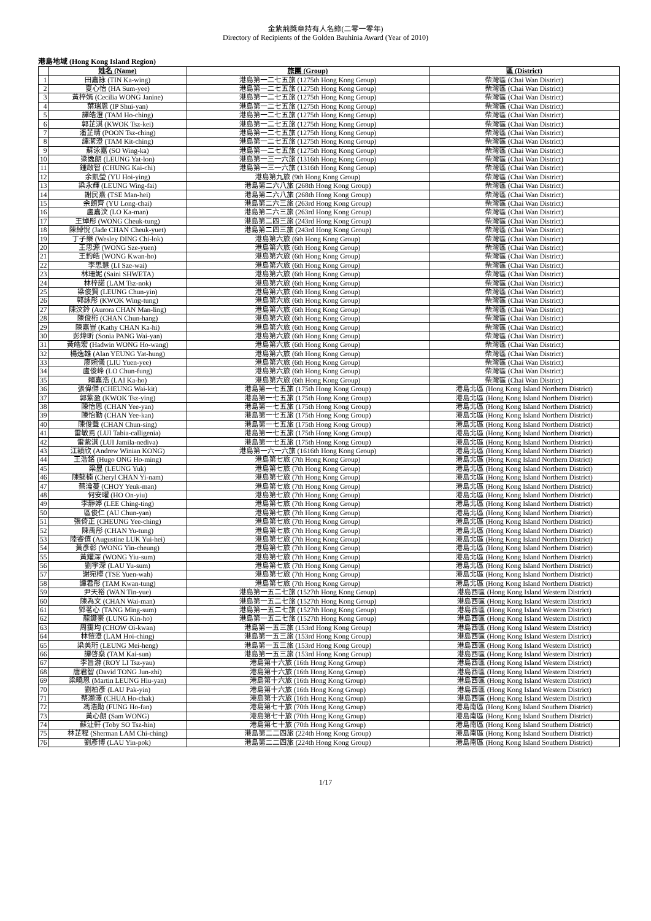金紫荊獎章持有人名錄(二零一零年)
Directory of Recipients of the Golden Bauhinia Award (Year of 2010)
港島地域 (Hong Kong Island Region)
| | 姓名 (Name) | 旅團 (Group) | 區 (District) |
| --- | --- | --- | --- |
| 1 | 田嘉詠 (TIN Ka-wing) | 港島第一二七五旅 (1275th Hong Kong Group) | 柴灣區 (Chai Wan District) |
| 2 | 夏心怡 (HA Sum-yee) | 港島第一二七五旅 (1275th Hong Kong Group) | 柴灣區 (Chai Wan District) |
| 3 | 黃梓嫣 (Cecilia WONG Janine) | 港島第一二七五旅 (1275th Hong Kong Group) | 柴灣區 (Chai Wan District) |
| 4 | 葉瑞恩 (IP Shui-yan) | 港島第一二七五旅 (1275th Hong Kong Group) | 柴灣區 (Chai Wan District) |
| 5 | 譚皓澄 (TAM Ho-ching) | 港島第一二七五旅 (1275th Hong Kong Group) | 柴灣區 (Chai Wan District) |
| 6 | 郭芷淇 (KWOK Tsz-kei) | 港島第一二七五旅 (1275th Hong Kong Group) | 柴灣區 (Chai Wan District) |
| 7 | 潘芷晴 (POON Tsz-ching) | 港島第一二七五旅 (1275th Hong Kong Group) | 柴灣區 (Chai Wan District) |
| 8 | 譚潔澄 (TAM Kit-ching) | 港島第一二七五旅 (1275th Hong Kong Group) | 柴灣區 (Chai Wan District) |
| 9 | 蘇泳嘉 (SO Wing-ka) | 港島第一二七五旅 (1275th Hong Kong Group) | 柴灣區 (Chai Wan District) |
| 10 | 梁逸朗 (LEUNG Yat-lon) | 港島第一三一六旅 (1316th Hong Kong Group) | 柴灣區 (Chai Wan District) |
| 11 | 鍾啟智 (CHUNG Kai-chi) | 港島第一三一六旅 (1316th Hong Kong Group) | 柴灣區 (Chai Wan District) |
| 12 | 余凱瑩 (YU Hoi-ying) | 港島第九旅 (9th Hong Kong Group) | 柴灣區 (Chai Wan District) |
| 13 | 梁永輝 (LEUNG Wing-fai) | 港島第二六八旅 (268th Hong Kong Group) | 柴灣區 (Chai Wan District) |
| 14 | 謝民熹 (TSE Man-hei) | 港島第二六八旅 (268th Hong Kong Group) | 柴灣區 (Chai Wan District) |
| 15 | 余朗齊 (YU Long-chai) | 港島第二六三旅 (263rd Hong Kong Group) | 柴灣區 (Chai Wan District) |
| 16 | 盧嘉汶 (LO Ka-man) | 港島第二六三旅 (263rd Hong Kong Group) | 柴灣區 (Chai Wan District) |
| 17 | 王焯彤 (WONG Cheuk-tung) | 港島第二四三旅 (243rd Hong Kong Group) | 柴灣區 (Chai Wan District) |
| 18 | 陳綽悅 (Jade CHAN Cheuk-yuet) | 港島第二四三旅 (243rd Hong Kong Group) | 柴灣區 (Chai Wan District) |
| 19 | 丁子樂 (Wesley DING Chi-lok) | 港島第六旅 (6th Hong Kong Group) | 柴灣區 (Chai Wan District) |
| 20 | 王思源 (WONG Sze-yuen) | 港島第六旅 (6th Hong Kong Group) | 柴灣區 (Chai Wan District) |
| 21 | 王鈞皓 (WONG Kwan-ho) | 港島第六旅 (6th Hong Kong Group) | 柴灣區 (Chai Wan District) |
| 22 | 李思慧 (LI Sze-wai) | 港島第六旅 (6th Hong Kong Group) | 柴灣區 (Chai Wan District) |
| 23 | 林珊妮 (Saini SHWETA) | 港島第六旅 (6th Hong Kong Group) | 柴灣區 (Chai Wan District) |
| 24 | 林梓諾 (LAM Tsz-nok) | 港島第六旅 (6th Hong Kong Group) | 柴灣區 (Chai Wan District) |
| 25 | 梁俊賢 (LEUNG Chun-yin) | 港島第六旅 (6th Hong Kong Group) | 柴灣區 (Chai Wan District) |
| 26 | 郭詠彤 (KWOK Wing-tung) | 港島第六旅 (6th Hong Kong Group) | 柴灣區 (Chai Wan District) |
| 27 | 陳汶鈴 (Aurora CHAN Man-ling) | 港島第六旅 (6th Hong Kong Group) | 柴灣區 (Chai Wan District) |
| 28 | 陳俊桁 (CHAN Chun-hang) | 港島第六旅 (6th Hong Kong Group) | 柴灣區 (Chai Wan District) |
| 29 | 陳嘉豈 (Kathy CHAN Ka-hi) | 港島第六旅 (6th Hong Kong Group) | 柴灣區 (Chai Wan District) |
| 30 | 彭煒昕 (Sonia PANG Wai-yan) | 港島第六旅 (6th Hong Kong Group) | 柴灣區 (Chai Wan District) |
| 31 | 黃皓宏 (Hadwin WONG Ho-wang) | 港島第六旅 (6th Hong Kong Group) | 柴灣區 (Chai Wan District) |
| 32 | 楊逸雄 (Alan YEUNG Yat-hung) | 港島第六旅 (6th Hong Kong Group) | 柴灣區 (Chai Wan District) |
| 33 | 廖婉儀 (LIU Yuen-yee) | 港島第六旅 (6th Hong Kong Group) | 柴灣區 (Chai Wan District) |
| 34 | 盧俊峰 (LO Chun-fung) | 港島第六旅 (6th Hong Kong Group) | 柴灣區 (Chai Wan District) |
| 35 | 賴嘉浩 (LAI Ka-ho) | 港島第六旅 (6th Hong Kong Group) | 柴灣區 (Chai Wan District) |
| 36 | 張偉傑 (CHEUNG Wai-kit) | 港島第一七五旅 (175th Hong Kong Group) | 港島北區 (Hong Kong Island Northern District) |
| 37 | 郭紫盈 (KWOK Tsz-ying) | 港島第一七五旅 (175th Hong Kong Group) | 港島北區 (Hong Kong Island Northern District) |
| 38 | 陳怡恩 (CHAN Yee-yan) | 港島第一七五旅 (175th Hong Kong Group) | 港島北區 (Hong Kong Island Northern District) |
| 39 | 陳怡勤 (CHAN Yee-kan) | 港島第一七五旅 (175th Hong Kong Group) | 港島北區 (Hong Kong Island Northern District) |
| 40 | 陳俊聲 (CHAN Chun-sing) | 港島第一七五旅 (175th Hong Kong Group) | 港島北區 (Hong Kong Island Northern District) |
| 41 | 雷敏焉 (LUI Tabia-calligenia) | 港島第一七五旅 (175th Hong Kong Group) | 港島北區 (Hong Kong Island Northern District) |
| 42 | 雷紫淇 (LUI Jamila-nediva) | 港島第一七五旅 (175th Hong Kong Group) | 港島北區 (Hong Kong Island Northern District) |
| 43 | 江穎欣 (Andrew Winian KONG) | 港島第一六一六旅 (1616th Hong Kong Group) | 港島北區 (Hong Kong Island Northern District) |
| 44 | 王浩銘 (Hugo ONG Ho-ming) | 港島第七旅 (7th Hong Kong Group) | 港島北區 (Hong Kong Island Northern District) |
| 45 | 梁昱 (LEUNG Yuk) | 港島第七旅 (7th Hong Kong Group) | 港島北區 (Hong Kong Island Northern District) |
| 46 | 陳懿楠 (Cheryl CHAN Yi-nam) | 港島第七旅 (7th Hong Kong Group) | 港島北區 (Hong Kong Island Northern District) |
| 47 | 蔡瀹蔓 (CHOY Yeuk-man) | 港島第七旅 (7th Hong Kong Group) | 港島北區 (Hong Kong Island Northern District) |
| 48 | 何安曜 (HO On-yiu) | 港島第七旅 (7th Hong Kong Group) | 港島北區 (Hong Kong Island Northern District) |
| 49 | 李靜婷 (LEE Ching-ting) | 港島第七旅 (7th Hong Kong Group) | 港島北區 (Hong Kong Island Northern District) |
| 50 | 區俊仁 (AU Chun-yan) | 港島第七旅 (7th Hong Kong Group) | 港島北區 (Hong Kong Island Northern District) |
| 51 | 張倚正 (CHEUNG Yee-ching) | 港島第七旅 (7th Hong Kong Group) | 港島北區 (Hong Kong Island Northern District) |
| 52 | 陳禹彤 (CHAN Yu-tung) | 港島第七旅 (7th Hong Kong Group) | 港島北區 (Hong Kong Island Northern District) |
| 53 | 陸睿僖 (Augustine LUK Yui-hei) | 港島第七旅 (7th Hong Kong Group) | 港島北區 (Hong Kong Island Northern District) |
| 54 | 黃彥彰 (WONG Yin-cheung) | 港島第七旅 (7th Hong Kong Group) | 港島北區 (Hong Kong Island Northern District) |
| 55 | 黃耀深 (WONG Yiu-sum) | 港島第七旅 (7th Hong Kong Group) | 港島北區 (Hong Kong Island Northern District) |
| 56 | 劉宇深 (LAU Yu-sum) | 港島第七旅 (7th Hong Kong Group) | 港島北區 (Hong Kong Island Northern District) |
| 57 | 謝宛樺 (TSE Yuen-wah) | 港島第七旅 (7th Hong Kong Group) | 港島北區 (Hong Kong Island Northern District) |
| 58 | 譚君彤 (TAM Kwan-tung) | 港島第七旅 (7th Hong Kong Group) | 港島北區 (Hong Kong Island Northern District) |
| 59 | 尹天裕 (WAN Tin-yue) | 港島第一五二七旅 (1527th Hong Kong Group) | 港島西區 (Hong Kong Island Western District) |
| 60 | 陳為文 (CHAN Wai-man) | 港島第一五二七旅 (1527th Hong Kong Group) | 港島西區 (Hong Kong Island Western District) |
| 61 | 鄧茗心 (TANG Ming-sum) | 港島第一五二七旅 (1527th Hong Kong Group) | 港島西區 (Hong Kong Island Western District) |
| 62 | 龍鍵豪 (LUNG Kin-ho) | 港島第一五二七旅 (1527th Hong Kong Group) | 港島西區 (Hong Kong Island Western District) |
| 63 | 周靄均 (CHOW Oi-kwan) | 港島第一五三旅 (153rd Hong Kong Group) | 港島西區 (Hong Kong Island Western District) |
| 64 | 林愷澄 (LAM Hoi-ching) | 港島第一五三旅 (153rd Hong Kong Group) | 港島西區 (Hong Kong Island Western District) |
| 65 | 梁美珩 (LEUNG Mei-heng) | 港島第一五三旅 (153rd Hong Kong Group) | 港島西區 (Hong Kong Island Western District) |
| 66 | 譚啓燊 (TAM Kai-sun) | 港島第一五三旅 (153rd Hong Kong Group) | 港島西區 (Hong Kong Island Western District) |
| 67 | 李旨游 (ROY LI Tsz-yau) | 港島第十六旅 (16th Hong Kong Group) | 港島西區 (Hong Kong Island Western District) |
| 68 | 唐君智 (David TONG Jun-zhi) | 港島第十六旅 (16th Hong Kong Group) | 港島西區 (Hong Kong Island Western District) |
| 69 | 梁曉恩 (Martin LEUNG Hiu-yan) | 港島第十六旅 (16th Hong Kong Group) | 港島西區 (Hong Kong Island Western District) |
| 70 | 劉柏彥 (LAU Pak-yin) | 港島第十六旅 (16th Hong Kong Group) | 港島西區 (Hong Kong Island Western District) |
| 71 | 蔡灝澤 (CHUA Ho-chak) | 港島第十六旅 (16th Hong Kong Group) | 港島西區 (Hong Kong Island Western District) |
| 72 | 馮浩勛 (FUNG Ho-fan) | 港島第七十旅 (70th Hong Kong Group) | 港島南區 (Hong Kong Island Southern District) |
| 73 | 黃心朗 (Sam WONG) | 港島第七十旅 (70th Hong Kong Group) | 港島南區 (Hong Kong Island Southern District) |
| 74 | 蘇沚軒 (Toby SO Tsz-hin) | 港島第七十旅 (70th Hong Kong Group) | 港島南區 (Hong Kong Island Southern District) |
| 75 | 林芷程 (Sherman LAM Chi-ching) | 港島第二二四旅 (224th Hong Kong Group) | 港島南區 (Hong Kong Island Southern District) |
| 76 | 劉彥博 (LAU Yin-pok) | 港島第二二四旅 (224th Hong Kong Group) | 港島南區 (Hong Kong Island Southern District) |
1/17